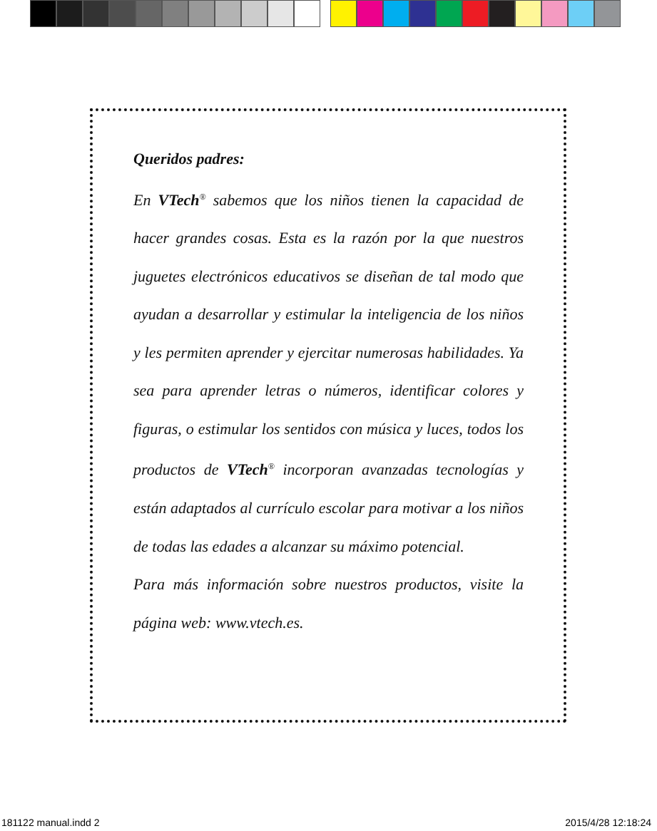Queridos padres:
En VTech<sup>®</sup> sabemos que los niños tienen la capacidad de hacer grandes cosas. Esta es la razón por la que nuestros juguetes electrónicos educativos se diseñan de tal modo que ayudan a desarrollar y estimular la inteligencia de los niños y les permiten aprender y ejercitar numerosas habilidades. Ya sea para aprender letras o números, identificar colores y figuras, o estimular los sentidos con música y luces, todos los productos de VTech<sup>®</sup> incorporan avanzadas tecnologías y están adaptados al currículo escolar para motivar a los niños de todas las edades a alcanzar su máximo potencial.
Para más información sobre nuestros productos, visite la página web: www.vtech.es.
181122 manual.indd 2 2015/4/28 12:18:24